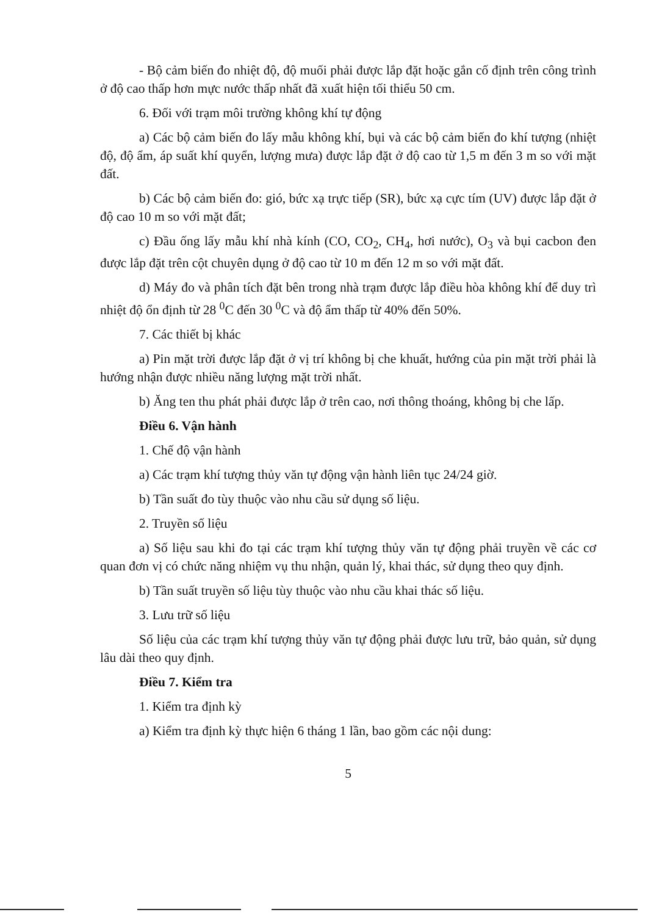- Bộ cảm biến đo nhiệt độ, độ muối phải được lắp đặt hoặc gắn cố định trên công trình ở độ cao thấp hơn mực nước thấp nhất đã xuất hiện tối thiểu 50 cm.
6. Đối với trạm môi trường không khí tự động
a) Các bộ cảm biến đo lấy mẫu không khí, bụi và các bộ cảm biến đo khí tượng (nhiệt độ, độ ẩm, áp suất khí quyển, lượng mưa) được lắp đặt ở độ cao từ 1,5 m đến 3 m so với mặt đất.
b) Các bộ cảm biến đo: gió, bức xạ trực tiếp (SR), bức xạ cực tím (UV) được lắp đặt ở độ cao 10 m so với mặt đất;
c) Đầu ống lấy mẫu khí nhà kính (CO, CO<sub>2</sub>, CH<sub>4</sub>, hơi nước), O<sub>3</sub> và bụi cacbon đen được lắp đặt trên cột chuyên dụng ở độ cao từ 10 m đến 12 m so với mặt đất.
d) Máy đo và phân tích đặt bên trong nhà trạm được lắp điều hòa không khí để duy trì nhiệt độ ổn định từ 28 <sup>0</sup>C đến 30 <sup>0</sup>C và độ ẩm thấp từ 40% đến 50%.
7. Các thiết bị khác
a) Pin mặt trời được lắp đặt ở vị trí không bị che khuất, hướng của pin mặt trời phải là hướng nhận được nhiều năng lượng mặt trời nhất.
b) Ăng ten thu phát phải được lắp ở trên cao, nơi thông thoáng, không bị che lấp.
Điều 6. Vận hành
1. Chế độ vận hành
a) Các trạm khí tượng thủy văn tự động vận hành liên tục 24/24 giờ.
b) Tần suất đo tùy thuộc vào nhu cầu sử dụng số liệu.
2. Truyền số liệu
a) Số liệu sau khi đo tại các trạm khí tượng thủy văn tự động phải truyền về các cơ quan đơn vị có chức năng nhiệm vụ thu nhận, quản lý, khai thác, sử dụng theo quy định.
b) Tần suất truyền số liệu tùy thuộc vào nhu cầu khai thác số liệu.
3. Lưu trữ số liệu
Số liệu của các trạm khí tượng thủy văn tự động phải được lưu trữ, bảo quản, sử dụng lâu dài theo quy định.
Điều 7. Kiểm tra
1. Kiểm tra định kỳ
a) Kiểm tra định kỳ thực hiện 6 tháng 1 lần, bao gồm các nội dung:
5